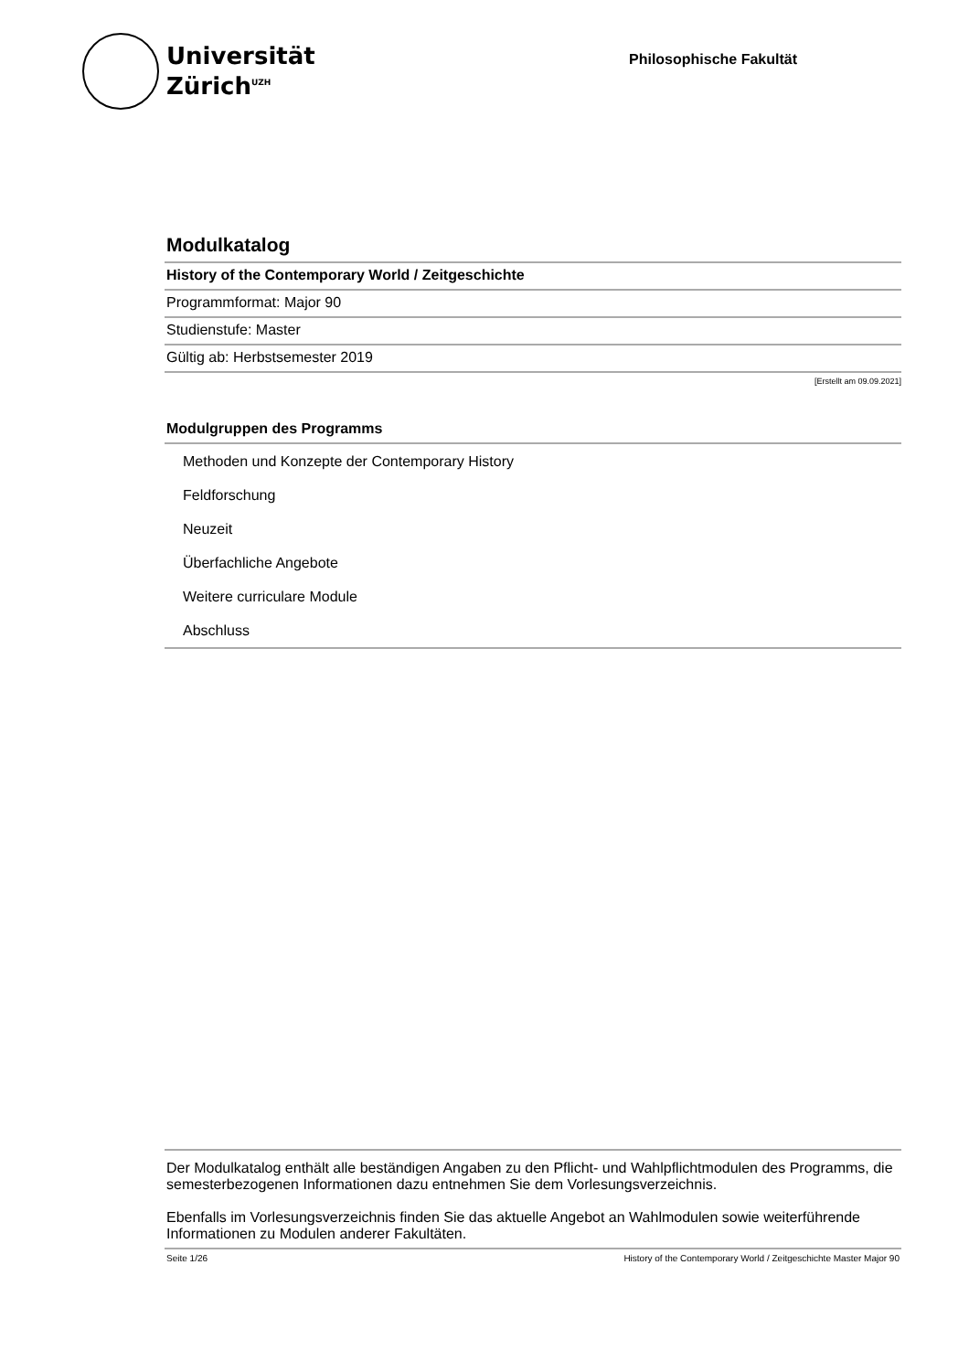Universität
Zürich<sup>UZH</sup>
Philosophische Fakultät
Modulkatalog
History of the Contemporary World / Zeitgeschichte
Programmformat: Major 90
Studienstufe: Master
Gültig ab: Herbstsemester 2019
[Erstellt am 09.09.2021]
Modulgruppen des Programms
Methoden und Konzepte der Contemporary History
Feldforschung
Neuzeit
Überfachliche Angebote
Weitere curriculare Module
Abschluss
Der Modulkatalog enthält alle beständigen Angaben zu den Pflicht- und Wahlpflichtmodulen des Programms, die semesterbezogenen Informationen dazu entnehmen Sie dem Vorlesungsverzeichnis.
Ebenfalls im Vorlesungsverzeichnis finden Sie das aktuelle Angebot an Wahlmodulen sowie weiterführende Informationen zu Modulen anderer Fakultäten.
Seite 1/26 History of the Contemporary World / Zeitgeschichte Master Major 90